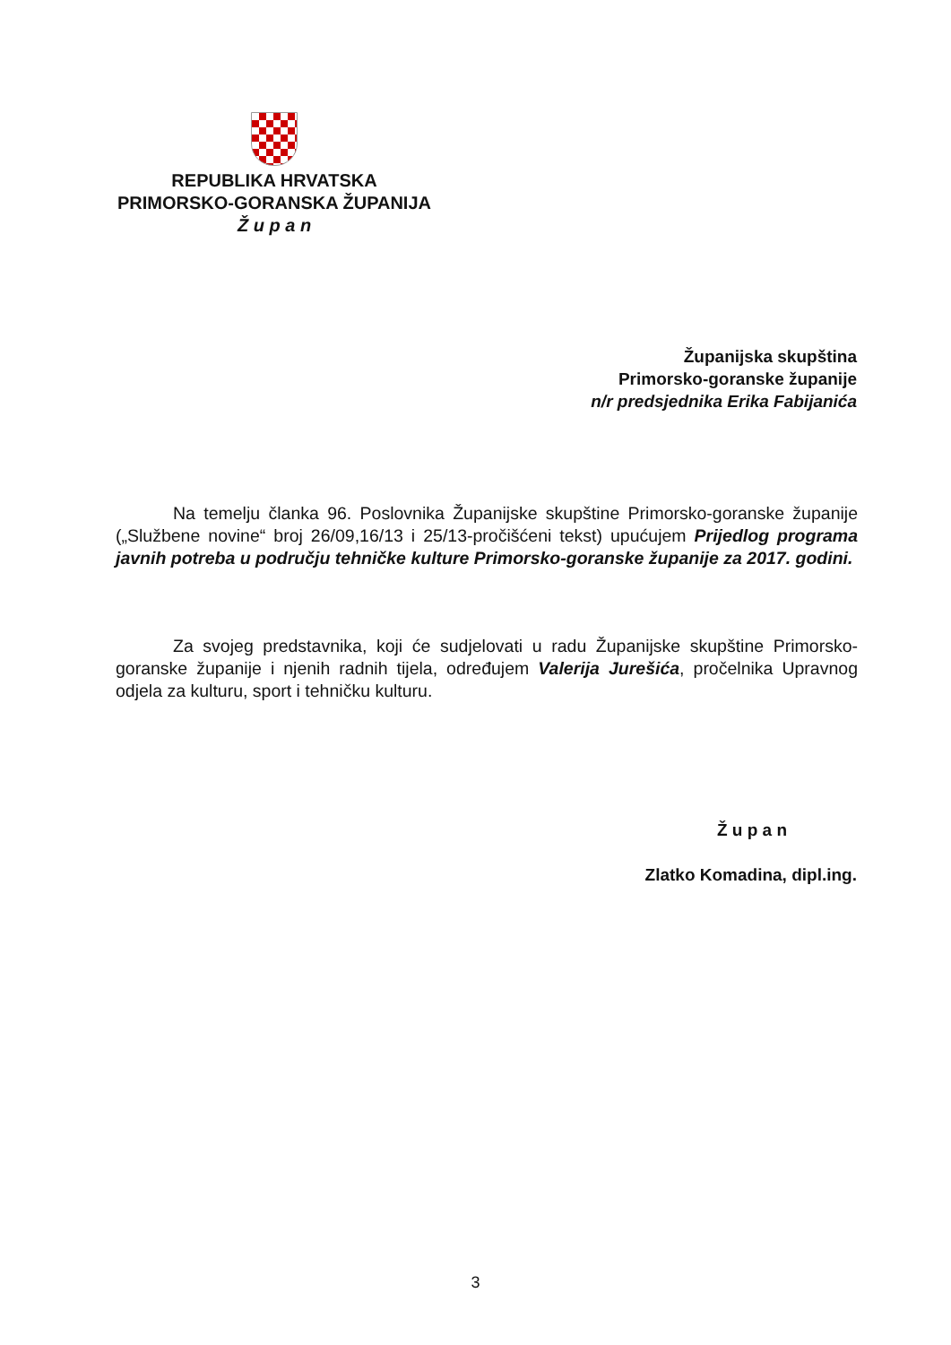REPUBLIKA HRVATSKA
PRIMORSKO-GORANSKA ŽUPANIJA
Ž u p a n
Županijska skupština
Primorsko-goranske županije
n/r predsjednika Erika Fabijanića
Na temelju članka 96. Poslovnika Županijske skupštine Primorsko-goranske županije („Službene novine“ broj 26/09,16/13 i 25/13-pročišćeni tekst) upućujem Prijedlog programa javnih potreba u području tehničke kulture Primorsko-goranske županije za 2017. godini.
Za svojeg predstavnika, koji će sudjelovati u radu Županijske skupštine Primorsko-goranske županije i njenih radnih tijela, određujem Valerija Jurešića, pročelnika Upravnog odjela za kulturu, sport i tehničku kulturu.
Ž u p a n
Zlatko Komadina, dipl.ing.
3